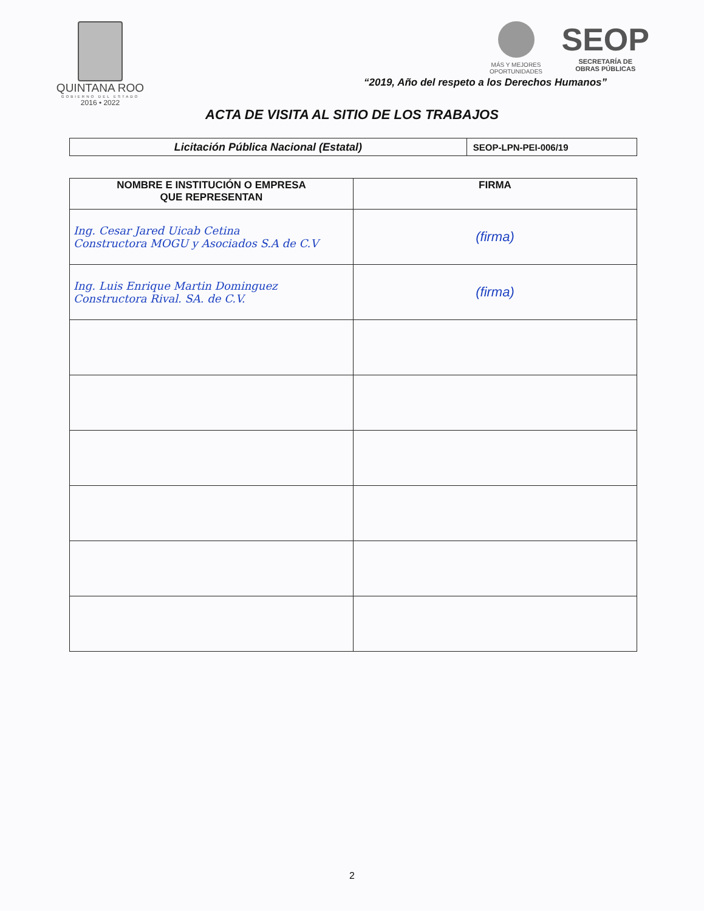QUINTANA ROO
GOBIERNO DEL ESTADO
2016 • 2022
MÁS Y MEJORES
OPORTUNIDADES
SEOP
SECRETARÍA DE
OBRAS PÚBLICAS
“2019, Año del respeto a los Derechos Humanos”
ACTA DE VISITA AL SITIO DE LOS TRABAJOS
| Licitación Pública Nacional (Estatal) | SEOP-LPN-PEI-006/19 |
| NOMBRE E INSTITUCIÓN O EMPRESA QUE REPRESENTAN | FIRMA |
| --- | --- |
| Ing. Cesar Jared Uicab Cetina Constructora MOGU y Asociados S.A de C.V | (firma) |
| Ing. Luis Enrique Martin Dominguez Constructora Rival. SA. de C.V. | (firma) |
2